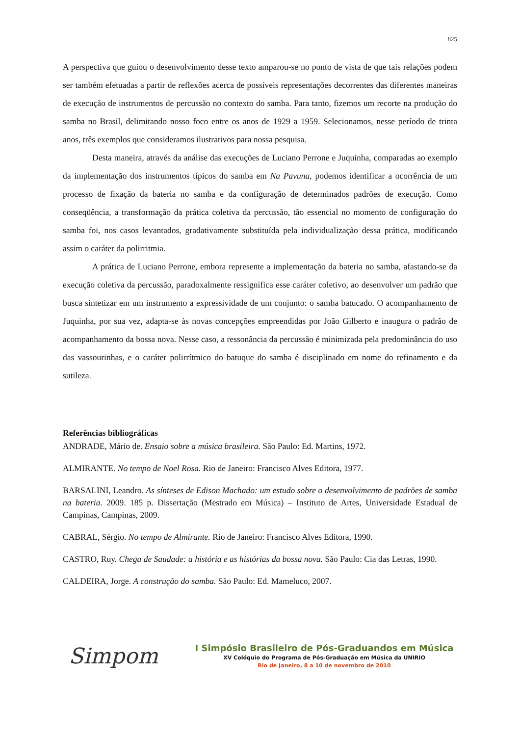825
A perspectiva que guiou o desenvolvimento desse texto amparou-se no ponto de vista de que tais relações podem ser também efetuadas a partir de reflexões acerca de possíveis representações decorrentes das diferentes maneiras de execução de instrumentos de percussão no contexto do samba. Para tanto, fizemos um recorte na produção do samba no Brasil, delimitando nosso foco entre os anos de 1929 a 1959. Selecionamos, nesse período de trinta anos, três exemplos que consideramos ilustrativos para nossa pesquisa.
Desta maneira, através da análise das execuções de Luciano Perrone e Juquinha, comparadas ao exemplo da implementação dos instrumentos típicos do samba em Na Pavuna, podemos identificar a ocorrência de um processo de fixação da bateria no samba e da configuração de determinados padrões de execução. Como conseqüência, a transformação da prática coletiva da percussão, tão essencial no momento de configuração do samba foi, nos casos levantados, gradativamente substituída pela individualização dessa prática, modificando assim o caráter da polirritmia.
A prática de Luciano Perrone, embora represente a implementação da bateria no samba, afastando-se da execução coletiva da percussão, paradoxalmente ressignifica esse caráter coletivo, ao desenvolver um padrão que busca sintetizar em um instrumento a expressividade de um conjunto: o samba batucado. O acompanhamento de Juquinha, por sua vez, adapta-se às novas concepções empreendidas por João Gilberto e inaugura o padrão de acompanhamento da bossa nova. Nesse caso, a ressonância da percussão é minimizada pela predominância do uso das vassourinhas, e o caráter polirrítmico do batuque do samba é disciplinado em nome do refinamento e da sutileza.
Referências bibliográficas
ANDRADE, Mário de. Ensaio sobre a música brasileira. São Paulo: Ed. Martins, 1972.
ALMIRANTE. No tempo de Noel Rosa. Rio de Janeiro: Francisco Alves Editora, 1977.
BARSALINI, Leandro. As sínteses de Edison Machado: um estudo sobre o desenvolvimento de padrões de samba na bateria. 2009. 185 p. Dissertação (Mestrado em Música) – Instituto de Artes, Universidade Estadual de Campinas, Campinas, 2009.
CABRAL, Sérgio. No tempo de Almirante. Rio de Janeiro: Francisco Alves Editora, 1990.
CASTRO, Ruy. Chega de Saudade: a história e as histórias da bossa nova. São Paulo: Cia das Letras, 1990.
CALDEIRA, Jorge. A construção do samba. São Paulo: Ed. Mameluco, 2007.
Simpom
I Simpósio Brasileiro de Pós-Graduandos em Música
XV Colóquio do Programa de Pós-Graduação em Música da UNIRIO
Rio de Janeiro, 8 a 10 de novembro de 2010